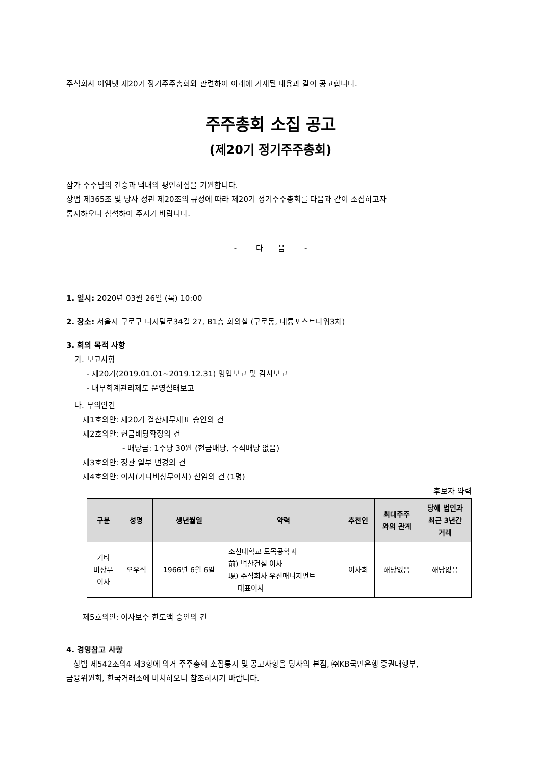주식회사 이엠넷 제20기 정기주주총회와 관련하여 아래에 기재된 내용과 같이 공고합니다.
주주총회 소집 공고
(제20기 정기주주총회)
삼가 주주님의 건승과 댁내의 평안하심을 기원합니다.
상법 제365조 및 당사 정관 제20조의 규정에 따라 제20기 정기주주총회를 다음과 같이 소집하고자
통지하오니 참석하여 주시기 바랍니다.
- 다 음 -
1. 일시: 2020년 03월 26일 (목) 10:00
2. 장소: 서울시 구로구 디지털로34길 27, B1층 회의실 (구로동, 대륭포스트타워3차)
3. 회의 목적 사항
가. 보고사항
- 제20기(2019.01.01~2019.12.31) 영업보고 및 감사보고
- 내부회계관리제도 운영실태보고
나. 부의안건
제1호의안: 제20기 결산재무제표 승인의 건
제2호의안: 현금배당확정의 건
- 배당금: 1주당 30원 (현금배당, 주식배당 없음)
제3호의안: 정관 일부 변경의 건
제4호의안: 이사(기타비상무이사) 선임의 건 (1명)
후보자 약력
| 구분 | 성명 | 생년월일 | 약력 | 추천인 | 최대주주 와의 관계 | 당해 법인과 최근 3년간 거래 |
| --- | --- | --- | --- | --- | --- | --- |
| 기타 비상무 이사 | 오우식 | 1966년 6월 6일 | 조선대학교 토목공학과 前) 벽산건설 이사 現) 주식회사 우진매니지먼트 대표이사 | 이사회 | 해당없음 | 해당없음 |
제5호의안: 이사보수 한도액 승인의 건
4. 경영참고 사항
상법 제542조의4 제3항에 의거 주주총회 소집통지 및 공고사항을 당사의 본점, ㈜KB국민은행 증권대행부,
금융위원회, 한국거래소에 비치하오니 참조하시기 바랍니다.